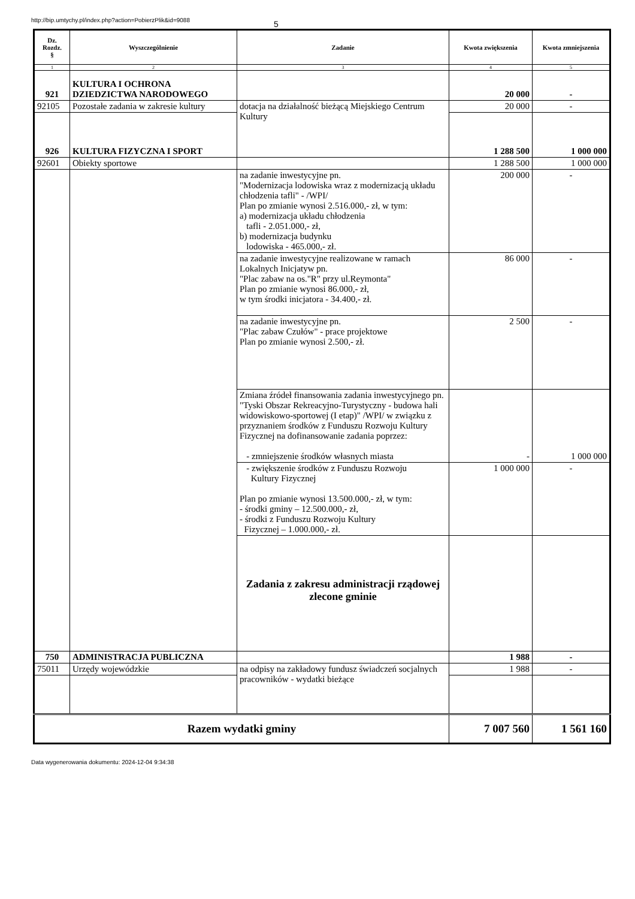http://bip.umtychy.pl/index.php?action=PobierzPlik&id=9088 5
| Dz. Rozdz. § | Wyszczególnienie | Zadanie | Kwota zwiększenia | Kwota zmniejszenia |
| --- | --- | --- | --- | --- |
| 1 | 2 | 3 | 4 | 5 |
| 921 | KULTURA I OCHRONA DZIEDZICTWA NARODOWEGO | | 20 000 | - |
| 92105 | Pozostałe zadania w zakresie kultury | dotacja na działalność bieżącą Miejskiego Centrum Kultury | 20 000 | - |
| 926 | KULTURA FIZYCZNA I SPORT | | 1 288 500 | 1 000 000 |
| 92601 | Obiekty sportowe | | 1 288 500 | 1 000 000 |
| | | na zadanie inwestycyjne pn. "Modernizacja lodowiska wraz z modernizacją układu chłodzenia tafli" - /WPI/ Plan po zmianie wynosi 2.516.000,- zł, w tym: a) modernizacja układu chłodzenia tafli - 2.051.000,- zł, b) modernizacja budynku lodowiska - 465.000,- zł. | 200 000 | - |
| | | na zadanie inwestycyjne realizowane w ramach Lokalnych Inicjatyw pn. "Plac zabaw na os."R" przy ul.Reymonta" Plan po zmianie wynosi 86.000,- zł, w tym środki inicjatora - 34.400,- zł. | 86 000 | - |
| | | na zadanie inwestycyjne pn. "Plac zabaw Czułów" - prace projektowe Plan po zmianie wynosi 2.500,- zł. | 2 500 | - |
| | | Zmiana źródeł finansowania zadania inwestycyjnego pn. "Tyski Obszar Rekreacyjno-Turystyczny - budowa hali widowiskowo-sportowej (I etap)" /WPI/ w związku z przyznaniem środków z Funduszu Rozwoju Kultury Fizycznej na dofinansowanie zadania poprzez: - zmniejszenie środków własnych miasta | - | 1 000 000 |
| | | - zwiększenie środków z Funduszu Rozwoju Kultury Fizycznej Plan po zmianie wynosi 13.500.000,- zł, w tym: - środki gminy – 12.500.000,- zł, - środki z Funduszu Rozwoju Kultury Fizycznej – 1.000.000,- zł. | 1 000 000 | - |
| | | Zadania z zakresu administracji rządowej zlecone gminie | | |
| 750 | ADMINISTRACJA PUBLICZNA | | 1 988 | - |
| 75011 | Urzędy wojewódzkie | na odpisy na zakładowy fundusz świadczeń socjalnych pracowników - wydatki bieżące | 1 988 | - |
| Razem wydatki gminy | | | 7 007 560 | 1 561 160 |
Data wygenerowania dokumentu: 2024-12-04 9:34:38